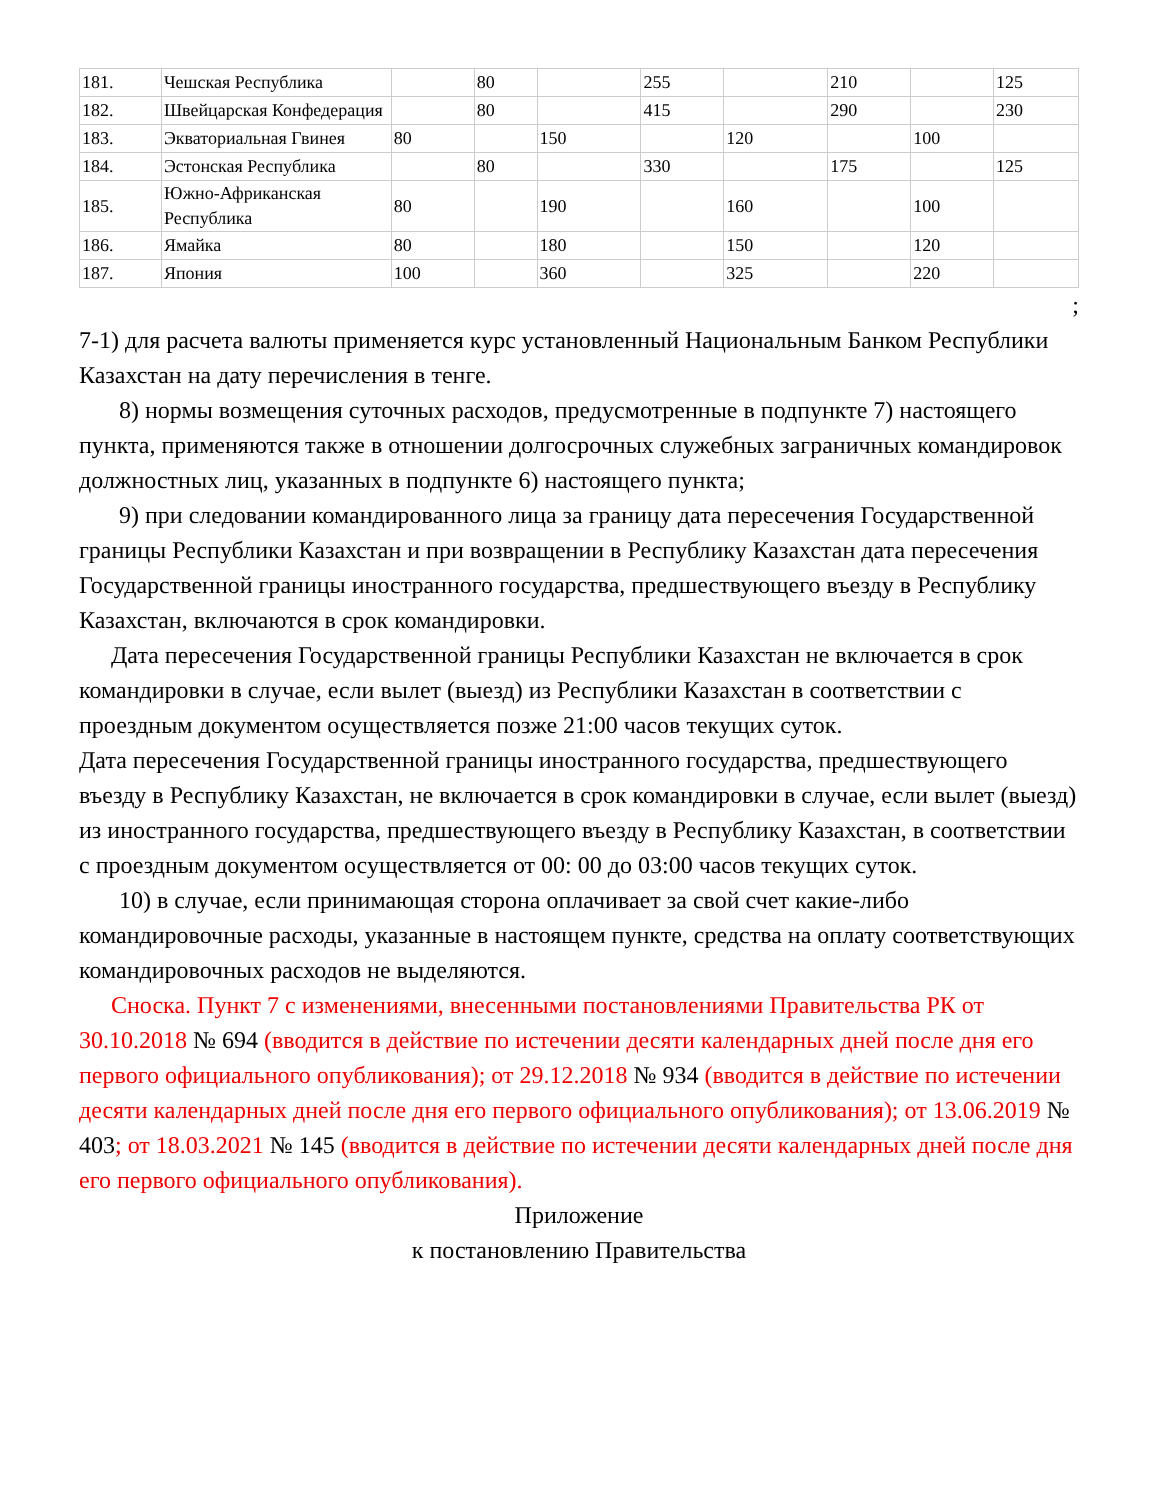| 181. | Чешская Республика | | 80 | | 255 | | 210 | | 125 |
| 182. | Швейцарская Конфедерация | | 80 | | 415 | | 290 | | 230 |
| 183. | Экваториальная Гвинея | 80 | | 150 | | 120 | | 100 | |
| 184. | Эстонская Республика | | 80 | | 330 | | 175 | | 125 |
| 185. | Южно-Африканская Республика | 80 | | 190 | | 160 | | 100 | |
| 186. | Ямайка | 80 | | 180 | | 150 | | 120 | |
| 187. | Япония | 100 | | 360 | | 325 | | 220 | |
;
7-1) для расчета валюты применяется курс установленный Национальным Банком Республики Казахстан на дату перечисления в тенге.
8) нормы возмещения суточных расходов, предусмотренные в подпункте 7) настоящего пункта, применяются также в отношении долгосрочных служебных заграничных командировок должностных лиц, указанных в подпункте 6) настоящего пункта;
9) при следовании командированного лица за границу дата пересечения Государственной границы Республики Казахстан и при возвращении в Республику Казахстан дата пересечения Государственной границы иностранного государства, предшествующего въезду в Республику Казахстан, включаются в срок командировки.
Дата пересечения Государственной границы Республики Казахстан не включается в срок командировки в случае, если вылет (выезд) из Республики Казахстан в соответствии с проездным документом осуществляется позже 21:00 часов текущих суток.
Дата пересечения Государственной границы иностранного государства, предшествующего въезду в Республику Казахстан, не включается в срок командировки в случае, если вылет (выезд) из иностранного государства, предшествующего въезду в Республику Казахстан, в соответствии с проездным документом осуществляется от 00: 00 до 03:00 часов текущих суток.
10) в случае, если принимающая сторона оплачивает за свой счет какие-либо командировочные расходы, указанные в настоящем пункте, средства на оплату соответствующих командировочных расходов не выделяются.
Сноска. Пункт 7 с изменениями, внесенными постановлениями Правительства РК от 30.10.2018 № 694 (вводится в действие по истечении десяти календарных дней после дня его первого официального опубликования); от 29.12.2018 № 934 (вводится в действие по истечении десяти календарных дней после дня его первого официального опубликования); от 13.06.2019 № 403; от 18.03.2021 № 145 (вводится в действие по истечении десяти календарных дней после дня его первого официального опубликования).
Приложение
к постановлению Правительства